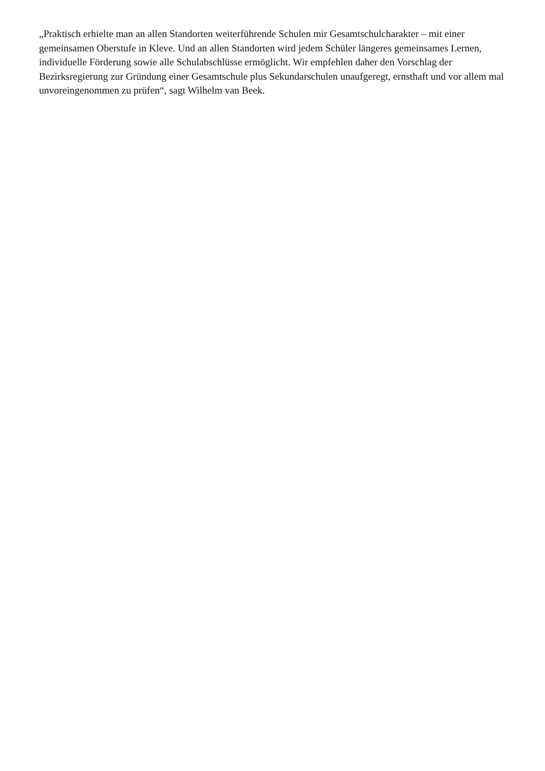„Praktisch erhielte man an allen Standorten weiterführende Schulen mir Gesamtschulcharakter – mit einer gemeinsamen Oberstufe in Kleve. Und an allen Standorten wird jedem Schüler längeres gemeinsames Lernen, individuelle Förderung sowie alle Schulabschlüsse ermöglicht. Wir empfehlen daher den Vorschlag der Bezirksregierung zur Gründung einer Gesamtschule plus Sekundarschulen unaufgeregt, ernsthaft und vor allem mal unvoreingenommen zu prüfen“, sagt Wilhelm van Beek.